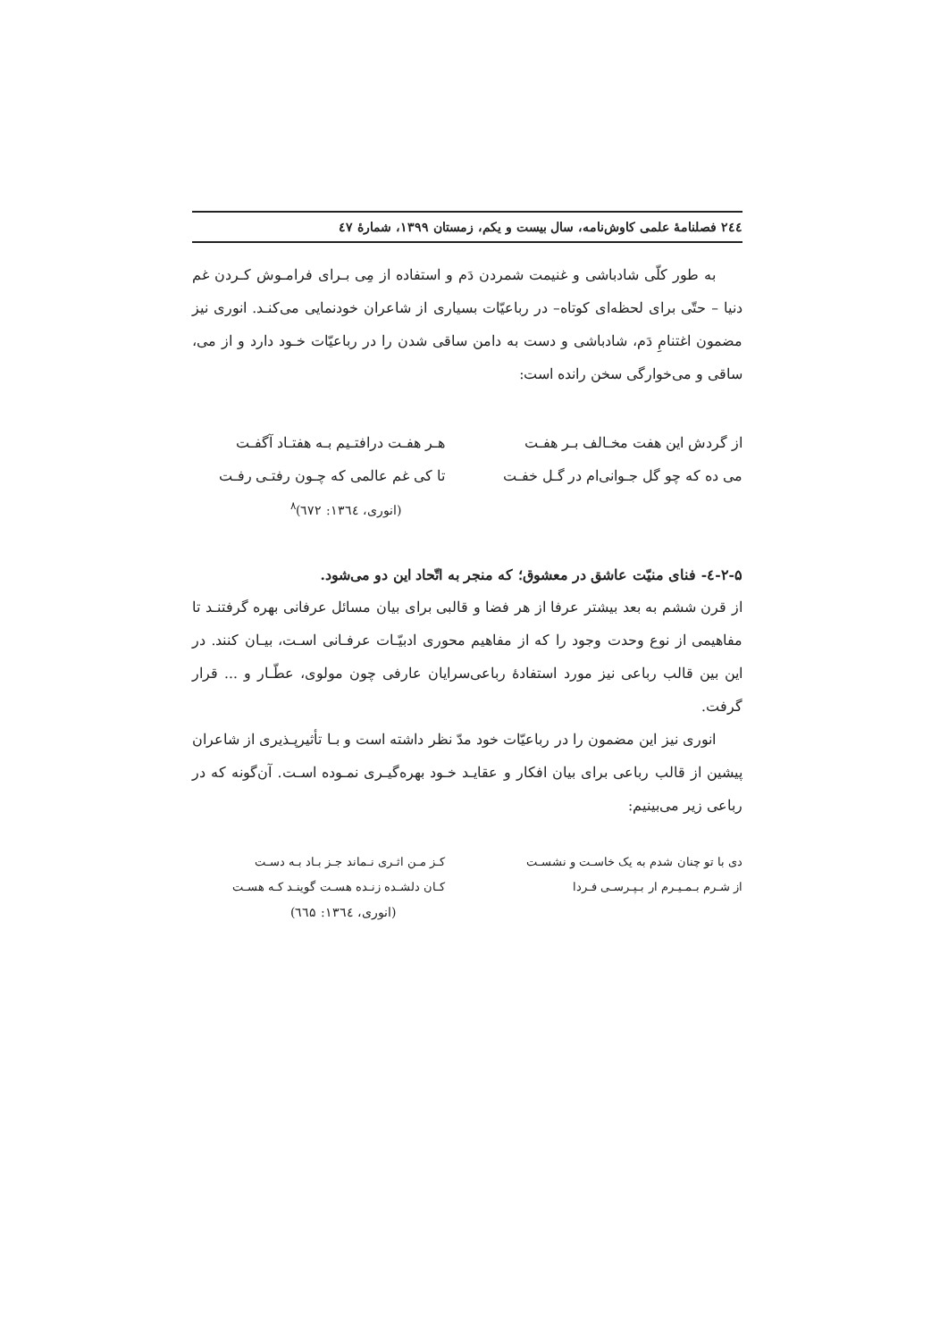۲٤٤ فصلنامهٔ علمی کاوش‌نامه، سال بیست و یکم، زمستان ۱۳۹۹، شمارهٔ ٤٧
به طور کلّی شادباشی و غنیمت شمردن دَم و استفاده از مِی بـرای فرامـوش کـردن غم دنیا – حتّی برای لحظه‌ای کوتاه– در رباعیّات بسیاری از شاعران خودنمایی می‌کنـد. انوری نیز مضمون اغتنامِ دَم، شادباشی و دست به دامن ساقی شدن را در رباعیّات خـود دارد و از می، ساقی و می‌خوارگی سخن رانده است:
از گردش این هفت مخـالف بـر هفـت
هـر هفـت درافتـیم بـه هفتـاد آگفـت
می ده که چو گل جـوانی‌ام در گـل خفـت
تا کی غم عالمی که چـون رفتـی رفـت
(انوری، ۱۳٦٤: ٦٧٢)<sup>۸</sup>
۲-۵-٤- فنای منیّت عاشق در معشوق؛ که منجر به اتّحاد این دو می‌شود.
از قرن ششم به بعد بیشتر عرفا از هر فضا و قالبی برای بیان مسائل عرفانی بهره گرفتنـد تا مفاهیمی از نوع وحدت وجود را که از مفاهیم محوری ادبیّـات عرفـانی اسـت، بیـان کنند. در این بین قالب رباعی نیز مورد استفادهٔ رباعی‌سرایان عارفی چون مولوی، عطّـار و ... قرار گرفت.
انوری نیز این مضمون را در رباعیّات خود مدّ نظر داشته است و بـا تأثیرپـذیری از شاعران پیشین از قالب رباعی برای بیان افکار و عقایـد خـود بهره‌گیـری نمـوده اسـت. آن‌گونه که در رباعی زیر می‌بینیم:
دی با تو چنان شدم به یک خاسـت و نشسـت
کـز مـن اثـری نـماند جـز بـاد بـه دسـت
از شـرم بـمـیـرم ار بـپـرسـی فـردا
کـان دلشـده زنـده هسـت گوینـد کـه هسـت
(انوری، ۱۳٦٤: ٦٦۵)